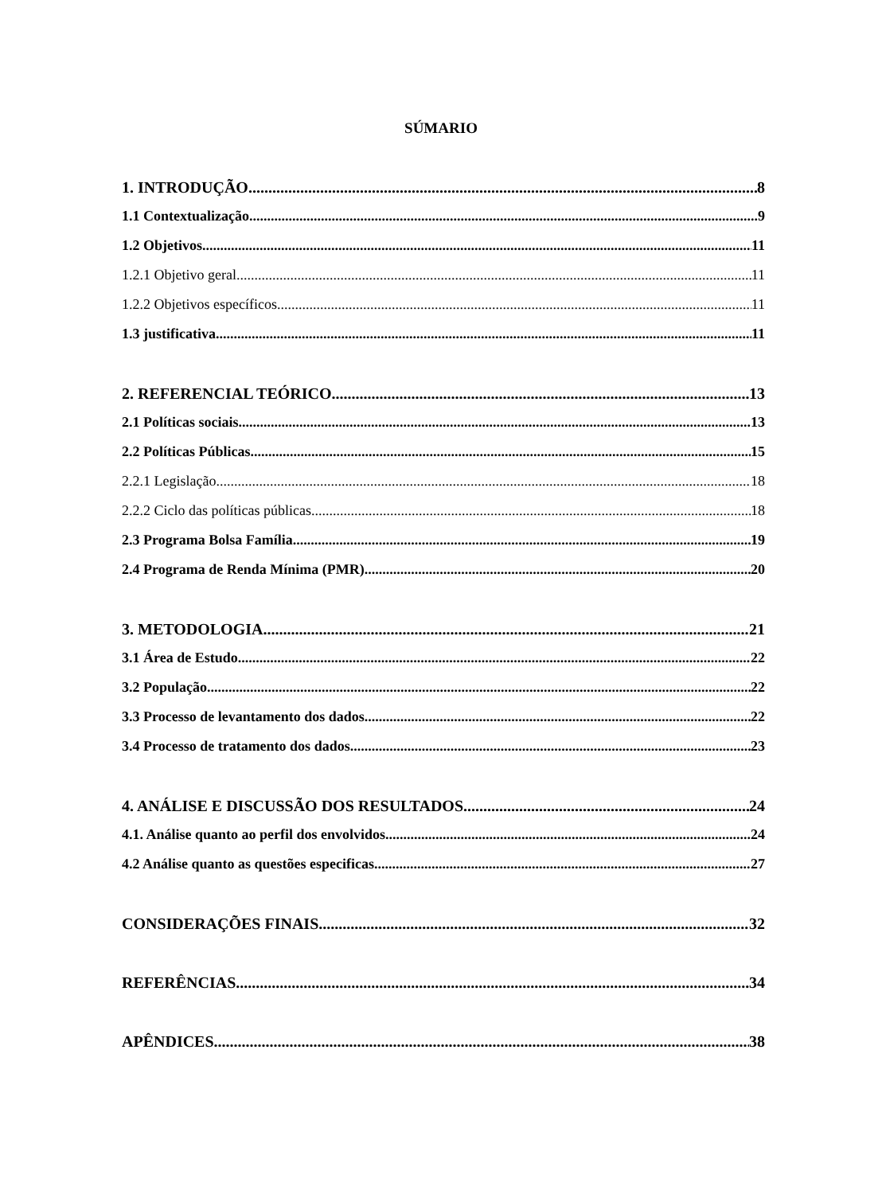SÚMARIO
1. INTRODUÇÃO 8
1.1 Contextualização 9
1.2 Objetivos 11
1.2.1 Objetivo geral 11
1.2.2 Objetivos específicos 11
1.3 justificativa 11
2. REFERENCIAL TEÓRICO 13
2.1 Políticas sociais 13
2.2 Políticas Públicas 15
2.2.1 Legislação 18
2.2.2 Ciclo das políticas públicas 18
2.3 Programa Bolsa Família 19
2.4 Programa de Renda Mínima (PMR) 20
3. METODOLOGIA 21
3.1 Área de Estudo 22
3.2 População 22
3.3 Processo de levantamento dos dados 22
3.4 Processo de tratamento dos dados 23
4. ANÁLISE E DISCUSSÃO DOS RESULTADOS 24
4.1. Análise quanto ao perfil dos envolvidos 24
4.2 Análise quanto as questões especificas 27
CONSIDERAÇÕES FINAIS 32
REFERÊNCIAS 34
APÊNDICES 38